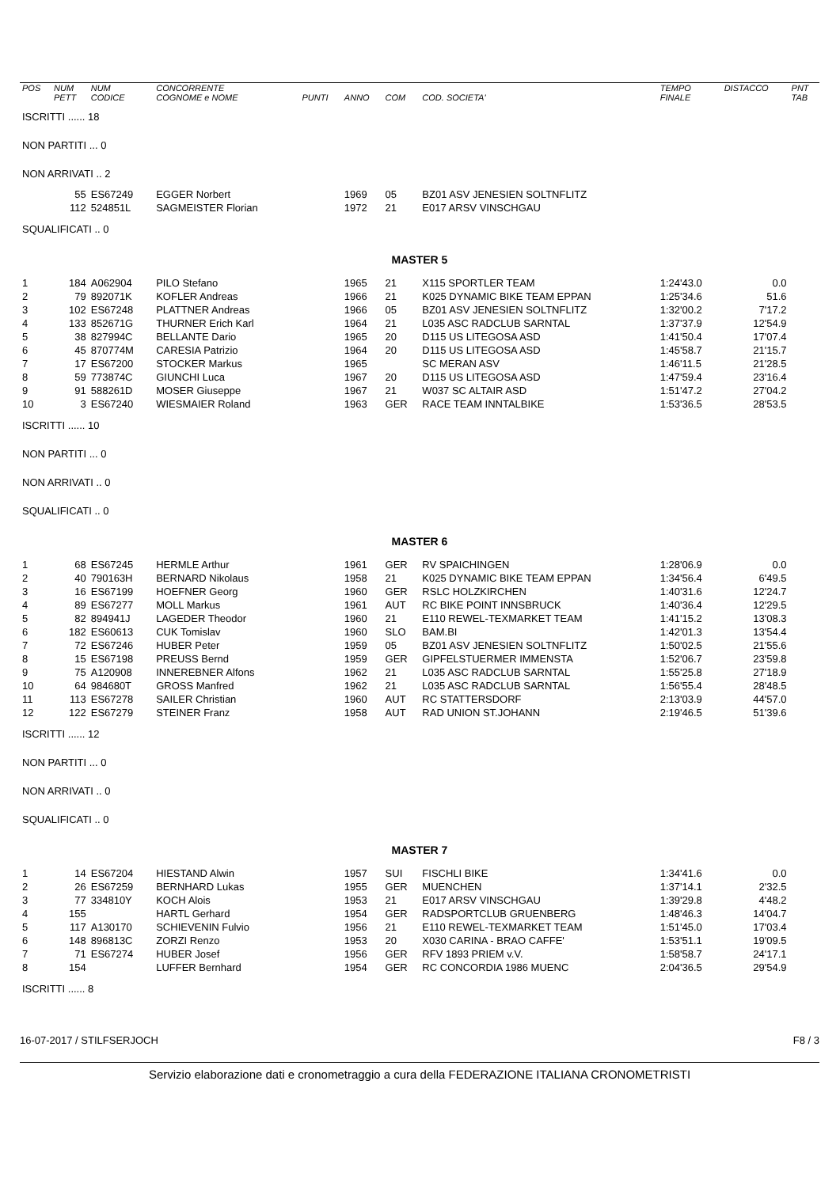| POS | NUM PETT | NUM CODICE | CONCORRENTE COGNOME e NOME | PUNTI | ANNO | COM | COD. SOCIETA' | TEMPO FINALE | DISTACCO | PNT TAB |
| --- | --- | --- | --- | --- | --- | --- | --- | --- | --- | --- |
| ISCRITTI ...... 18 | | | | | | | | | | |
| NON PARTITI ... 0 | | | | | | | | | | |
| NON ARRIVATI .. 2 | | | | | | | | | | |
| | 55 | ES67249 | EGGER Norbert | | 1969 | 05 | BZ01 ASV JENESIEN SOLTNFLITZ | | | |
| | 112 | 524851L | SAGMEISTER Florian | | 1972 | 21 | E017 ARSV VINSCHGAU | | | |
| SQUALIFICATI .. 0 | | | | | | | | | | |
| MASTER 5 | | | | | | | | | | |
| 1 | 184 | A062904 | PILO Stefano | | 1965 | 21 | X115 SPORTLER TEAM | 1:24'43.0 | 0.0 | |
| 2 | 79 | 892071K | KOFLER Andreas | | 1966 | 21 | K025 DYNAMIC BIKE TEAM EPPAN | 1:25'34.6 | 51.6 | |
| 3 | 102 | ES67248 | PLATTNER Andreas | | 1966 | 05 | BZ01 ASV JENESIEN SOLTNFLITZ | 1:32'00.2 | 7'17.2 | |
| 4 | 133 | 852671G | THURNER Erich Karl | | 1964 | 21 | L035 ASC RADCLUB SARNTAL | 1:37'37.9 | 12'54.9 | |
| 5 | 38 | 827994C | BELLANTE Dario | | 1965 | 20 | D115 US LITEGOSA ASD | 1:41'50.4 | 17'07.4 | |
| 6 | 45 | 870774M | CARESIA Patrizio | | 1964 | 20 | D115 US LITEGOSA ASD | 1:45'58.7 | 21'15.7 | |
| 7 | 17 | ES67200 | STOCKER Markus | | 1965 | | SC MERAN ASV | 1:46'11.5 | 21'28.5 | |
| 8 | 59 | 773874C | GIUNCHI Luca | | 1967 | 20 | D115 US LITEGOSA ASD | 1:47'59.4 | 23'16.4 | |
| 9 | 91 | 588261D | MOSER Giuseppe | | 1967 | 21 | W037 SC ALTAIR ASD | 1:51'47.2 | 27'04.2 | |
| 10 | 3 | ES67240 | WIESMAIER Roland | | 1963 | GER | RACE TEAM INNTALBIKE | 1:53'36.5 | 28'53.5 | |
| ISCRITTI ...... 10 | | | | | | | | | | |
| NON PARTITI ... 0 | | | | | | | | | | |
| NON ARRIVATI .. 0 | | | | | | | | | | |
| SQUALIFICATI .. 0 | | | | | | | | | | |
| MASTER 6 | | | | | | | | | | |
| 1 | 68 | ES67245 | HERMLE Arthur | | 1961 | GER | RV SPAICHINGEN | 1:28'06.9 | 0.0 | |
| 2 | 40 | 790163H | BERNARD Nikolaus | | 1958 | 21 | K025 DYNAMIC BIKE TEAM EPPAN | 1:34'56.4 | 6'49.5 | |
| 3 | 16 | ES67199 | HOEFNER Georg | | 1960 | GER | RSLC HOLZKIRCHEN | 1:40'31.6 | 12'24.7 | |
| 4 | 89 | ES67277 | MOLL Markus | | 1961 | AUT | RC BIKE POINT INNSBRUCK | 1:40'36.4 | 12'29.5 | |
| 5 | 82 | 894941J | LAGEDER Theodor | | 1960 | 21 | E110 REWEL-TEXMARKET TEAM | 1:41'15.2 | 13'08.3 | |
| 6 | 182 | ES60613 | CUK Tomislav | | 1960 | SLO | BAM.BI | 1:42'01.3 | 13'54.4 | |
| 7 | 72 | ES67246 | HUBER Peter | | 1959 | 05 | BZ01 ASV JENESIEN SOLTNFLITZ | 1:50'02.5 | 21'55.6 | |
| 8 | 15 | ES67198 | PREUSS Bernd | | 1959 | GER | GIPFELSTUERMER IMMENSTA | 1:52'06.7 | 23'59.8 | |
| 9 | 75 | A120908 | INNEREBNER Alfons | | 1962 | 21 | L035 ASC RADCLUB SARNTAL | 1:55'25.8 | 27'18.9 | |
| 10 | 64 | 984680T | GROSS Manfred | | 1962 | 21 | L035 ASC RADCLUB SARNTAL | 1:56'55.4 | 28'48.5 | |
| 11 | 113 | ES67278 | SAILER Christian | | 1960 | AUT | RC STATTERSDORF | 2:13'03.9 | 44'57.0 | |
| 12 | 122 | ES67279 | STEINER Franz | | 1958 | AUT | RAD UNION ST.JOHANN | 2:19'46.5 | 51'39.6 | |
| ISCRITTI ...... 12 | | | | | | | | | | |
| NON PARTITI ... 0 | | | | | | | | | | |
| NON ARRIVATI .. 0 | | | | | | | | | | |
| SQUALIFICATI .. 0 | | | | | | | | | | |
| MASTER 7 | | | | | | | | | | |
| 1 | 14 | ES67204 | HIESTAND Alwin | | 1957 | SUI | FISCHLI BIKE | 1:34'41.6 | 0.0 | |
| 2 | 26 | ES67259 | BERNHARD Lukas | | 1955 | GER | MUENCHEN | 1:37'14.1 | 2'32.5 | |
| 3 | 77 | 334810Y | KOCH Alois | | 1953 | 21 | E017 ARSV VINSCHGAU | 1:39'29.8 | 4'48.2 | |
| 4 | 155 | | HARTL Gerhard | | 1954 | GER | RADSPORTCLUB GRUENBERG | 1:48'46.3 | 14'04.7 | |
| 5 | 117 | A130170 | SCHIEVENIN Fulvio | | 1956 | 21 | E110 REWEL-TEXMARKET TEAM | 1:51'45.0 | 17'03.4 | |
| 6 | 148 | 896813C | ZORZI Renzo | | 1953 | 20 | X030 CARINA - BRAO CAFFE' | 1:53'51.1 | 19'09.5 | |
| 7 | 71 | ES67274 | HUBER Josef | | 1956 | GER | RFV 1893 PRIEM v.V. | 1:58'58.7 | 24'17.1 | |
| 8 | 154 | | LUFFER Bernhard | | 1954 | GER | RC CONCORDIA 1986 MUENC | 2:04'36.5 | 29'54.9 | |
| ISCRITTI ...... 8 | | | | | | | | | | |
16-07-2017 / STILFSERJOCH F8 / 3
Servizio elaborazione dati e cronometraggio a cura della FEDERAZIONE ITALIANA CRONOMETRISTI